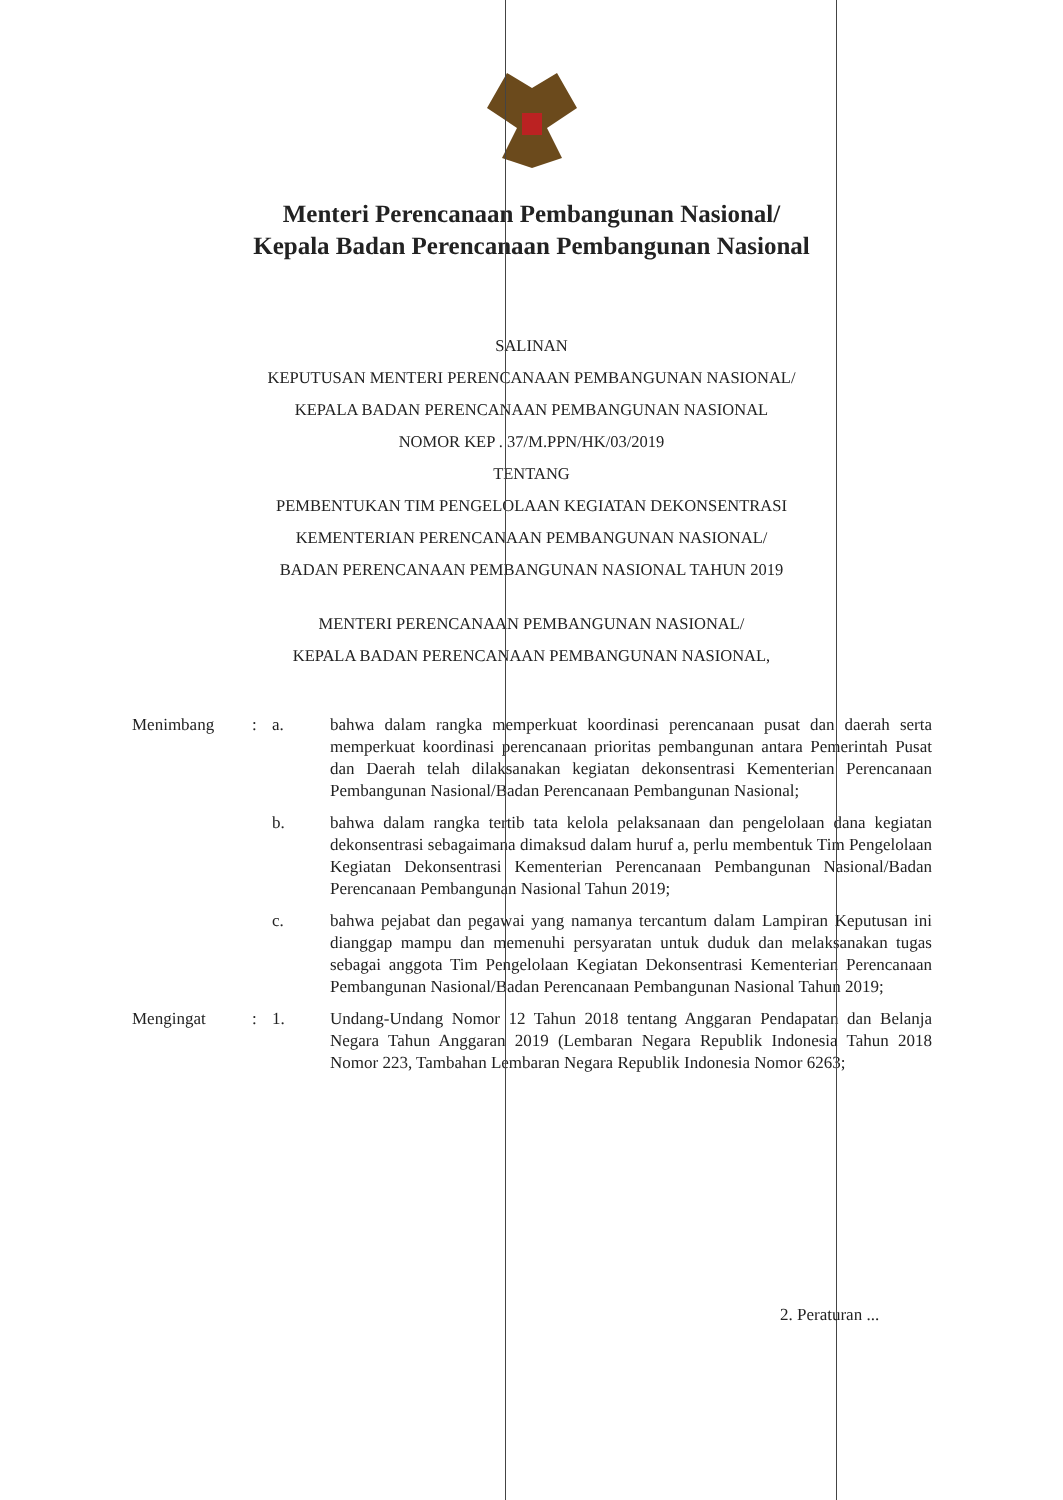Menteri Perencanaan Pembangunan Nasional/
Kepala Badan Perencanaan Pembangunan Nasional
SALINAN
KEPUTUSAN MENTERI PERENCANAAN PEMBANGUNAN NASIONAL/
KEPALA BADAN PERENCANAAN PEMBANGUNAN NASIONAL
NOMOR KEP . 37/M.PPN/HK/03/2019
TENTANG
PEMBENTUKAN TIM PENGELOLAAN KEGIATAN DEKONSENTRASI
KEMENTERIAN PERENCANAAN PEMBANGUNAN NASIONAL/
BADAN PERENCANAAN PEMBANGUNAN NASIONAL TAHUN 2019
MENTERI PERENCANAAN PEMBANGUNAN NASIONAL/
KEPALA BADAN PERENCANAAN PEMBANGUNAN NASIONAL,
| Menimbang | : | a. | bahwa dalam rangka memperkuat koordinasi perencanaan pusat dan daerah serta memperkuat koordinasi perencanaan prioritas pembangunan antara Pemerintah Pusat dan Daerah telah dilaksanakan kegiatan dekonsentrasi Kementerian Perencanaan Pembangunan Nasional/Badan Perencanaan Pembangunan Nasional; |
| | | b. | bahwa dalam rangka tertib tata kelola pelaksanaan dan pengelolaan dana kegiatan dekonsentrasi sebagaimana dimaksud dalam huruf a, perlu membentuk Tim Pengelolaan Kegiatan Dekonsentrasi Kementerian Perencanaan Pembangunan Nasional/Badan Perencanaan Pembangunan Nasional Tahun 2019; |
| | | c. | bahwa pejabat dan pegawai yang namanya tercantum dalam Lampiran Keputusan ini dianggap mampu dan memenuhi persyaratan untuk duduk dan melaksanakan tugas sebagai anggota Tim Pengelolaan Kegiatan Dekonsentrasi Kementerian Perencanaan Pembangunan Nasional/Badan Perencanaan Pembangunan Nasional Tahun 2019; |
| Mengingat | : | 1. | Undang-Undang Nomor 12 Tahun 2018 tentang Anggaran Pendapatan dan Belanja Negara Tahun Anggaran 2019 (Lembaran Negara Republik Indonesia Tahun 2018 Nomor 223, Tambahan Lembaran Negara Republik Indonesia Nomor 6263; |
2. Peraturan ...